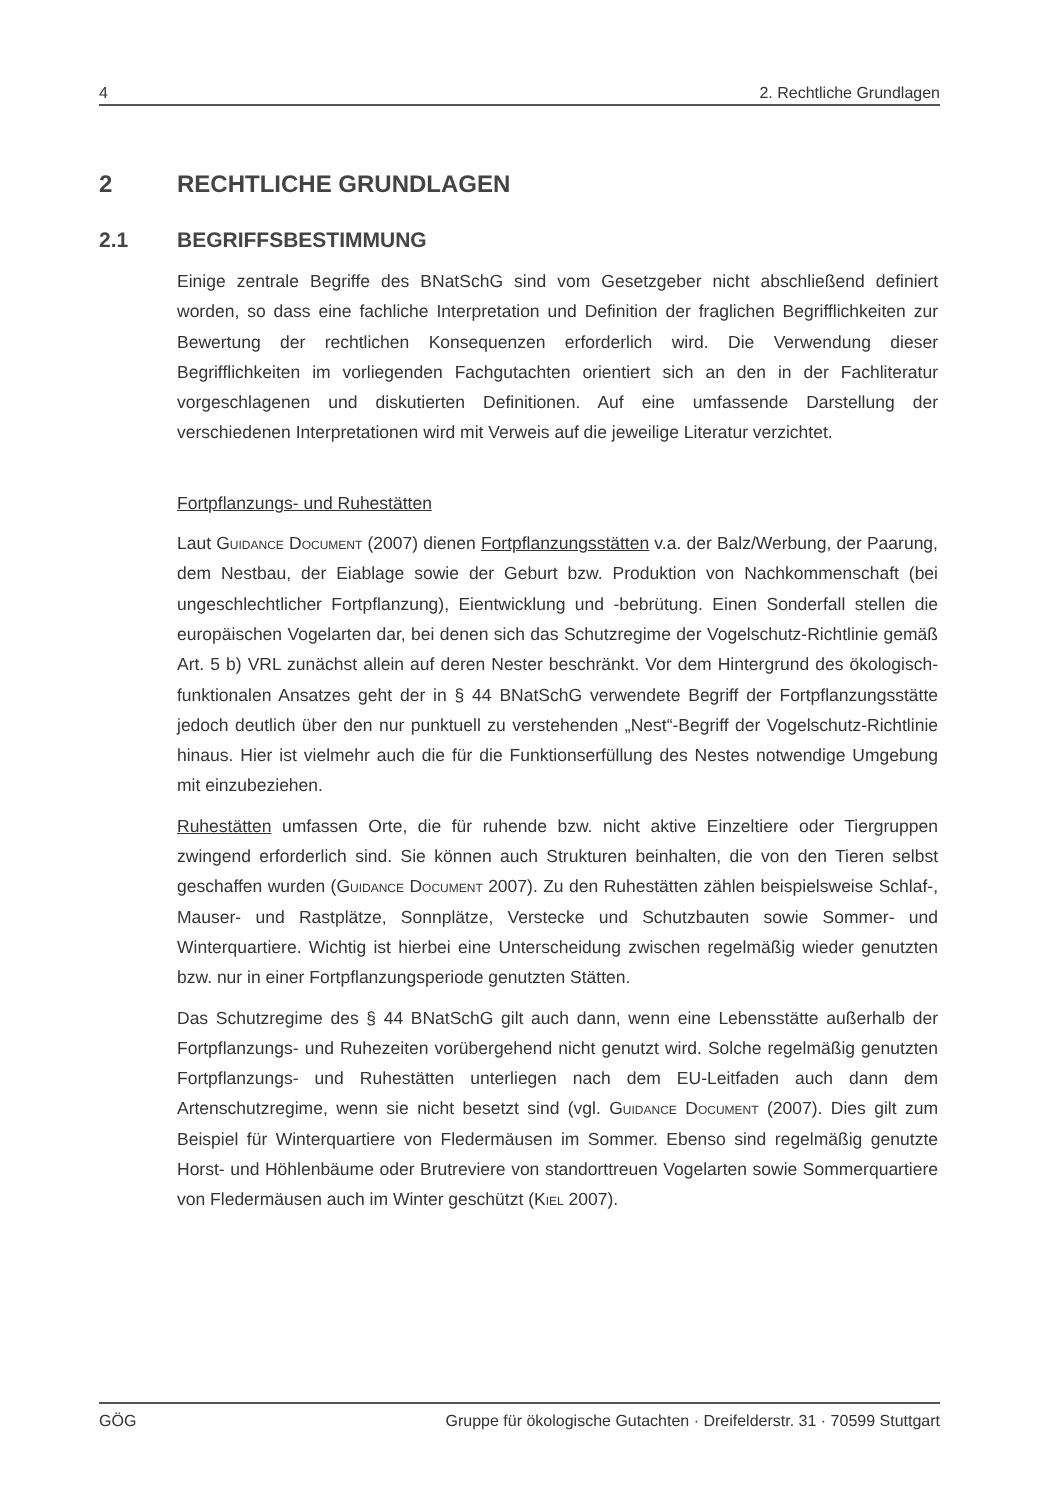4 2. Rechtliche Grundlagen
2 RECHTLICHE GRUNDLAGEN
2.1 BEGRIFFSBESTIMMUNG
Einige zentrale Begriffe des BNatSchG sind vom Gesetzgeber nicht abschließend definiert worden, so dass eine fachliche Interpretation und Definition der fraglichen Begrifflichkeiten zur Bewertung der rechtlichen Konsequenzen erforderlich wird. Die Verwendung dieser Begrifflichkeiten im vorliegenden Fachgutachten orientiert sich an den in der Fachliteratur vorgeschlagenen und diskutierten Definitionen. Auf eine umfassende Darstellung der verschiedenen Interpretationen wird mit Verweis auf die jeweilige Literatur verzichtet.
Fortpflanzungs- und Ruhestätten
Laut Guidance Document (2007) dienen Fortpflanzungsstätten v.a. der Balz/Werbung, der Paarung, dem Nestbau, der Eiablage sowie der Geburt bzw. Produktion von Nachkommenschaft (bei ungeschlechtlicher Fortpflanzung), Eientwicklung und -bebrütung. Einen Sonderfall stellen die europäischen Vogelarten dar, bei denen sich das Schutzregime der Vogelschutz-Richtlinie gemäß Art. 5 b) VRL zunächst allein auf deren Nester beschränkt. Vor dem Hintergrund des ökologisch-funktionalen Ansatzes geht der in § 44 BNatSchG verwendete Begriff der Fortpflanzungsstätte jedoch deutlich über den nur punktuell zu verstehenden „Nest“-Begriff der Vogelschutz-Richtlinie hinaus. Hier ist vielmehr auch die für die Funktionserfüllung des Nestes notwendige Umgebung mit einzubeziehen.
Ruhestätten umfassen Orte, die für ruhende bzw. nicht aktive Einzeltiere oder Tiergruppen zwingend erforderlich sind. Sie können auch Strukturen beinhalten, die von den Tieren selbst geschaffen wurden (Guidance Document 2007). Zu den Ruhestätten zählen beispielsweise Schlaf-, Mauser- und Rastplätze, Sonnplätze, Verstecke und Schutzbauten sowie Sommer- und Winterquartiere. Wichtig ist hierbei eine Unterscheidung zwischen regelmäßig wieder genutzten bzw. nur in einer Fortpflanzungsperiode genutzten Stätten.
Das Schutzregime des § 44 BNatSchG gilt auch dann, wenn eine Lebensstätte außerhalb der Fortpflanzungs- und Ruhezeiten vorübergehend nicht genutzt wird. Solche regelmäßig genutzten Fortpflanzungs- und Ruhestätten unterliegen nach dem EU-Leitfaden auch dann dem Artenschutzregime, wenn sie nicht besetzt sind (vgl. Guidance Document (2007). Dies gilt zum Beispiel für Winterquartiere von Fledermäusen im Sommer. Ebenso sind regelmäßig genutzte Horst- und Höhlenbäume oder Brutreviere von standorttreuen Vogelarten sowie Sommerquartiere von Fledermäusen auch im Winter geschützt (Kiel 2007).
GÖG Gruppe für ökologische Gutachten · Dreifelderstr. 31 · 70599 Stuttgart